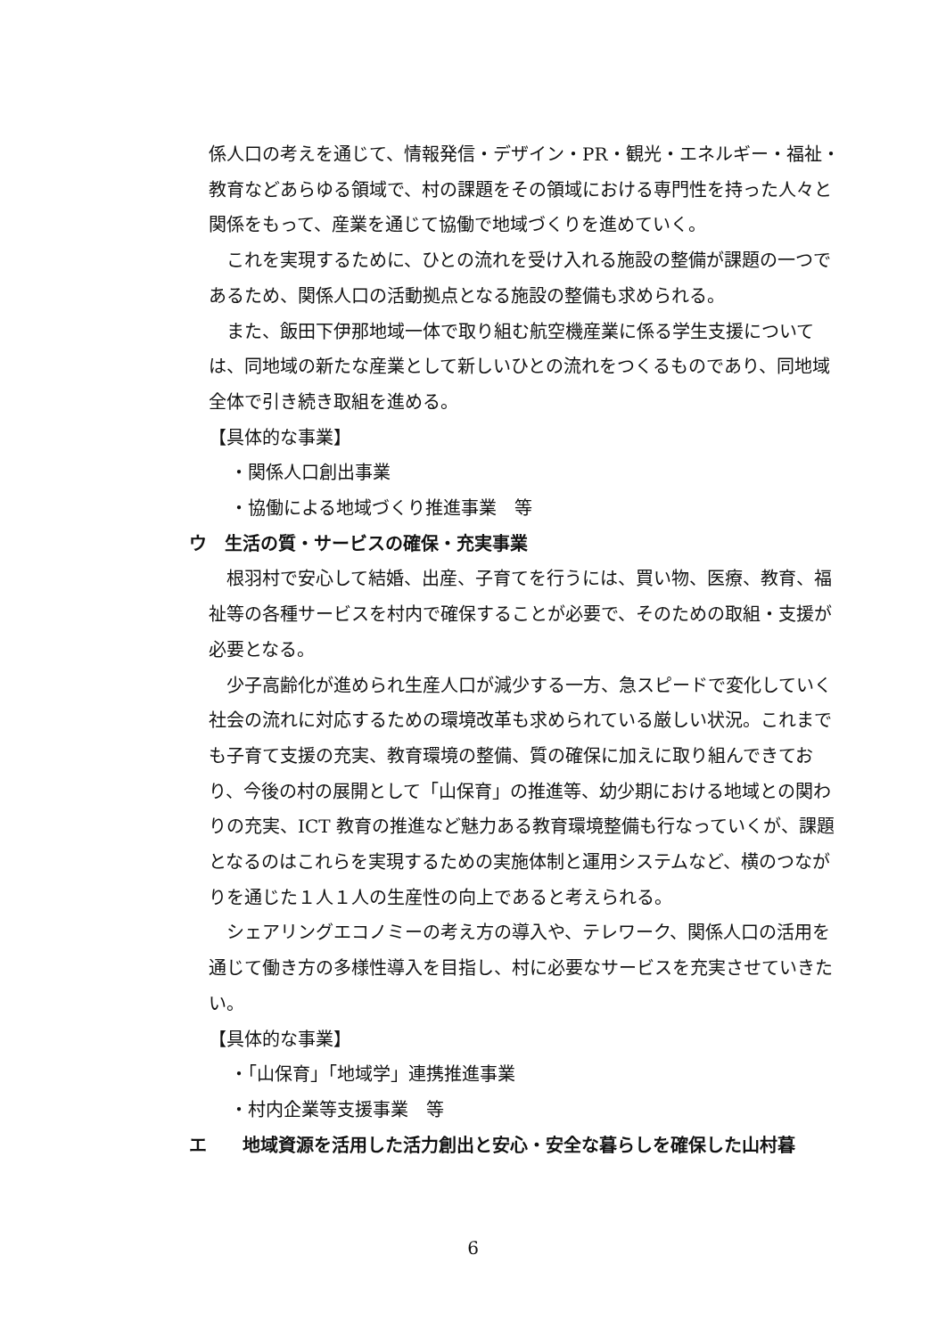係人口の考えを通じて、情報発信・デザイン・PR・観光・エネルギー・福祉・教育などあらゆる領域で、村の課題をその領域における専門性を持った人々と関係をもって、産業を通じて協働で地域づくりを進めていく。
これを実現するために、ひとの流れを受け入れる施設の整備が課題の一つであるため、関係人口の活動拠点となる施設の整備も求められる。
また、飯田下伊那地域一体で取り組む航空機産業に係る学生支援については、同地域の新たな産業として新しいひとの流れをつくるものであり、同地域全体で引き続き取組を進める。
【具体的な事業】
・関係人口創出事業
・協働による地域づくり推進事業　等
ウ　生活の質・サービスの確保・充実事業
根羽村で安心して結婚、出産、子育てを行うには、買い物、医療、教育、福祉等の各種サービスを村内で確保することが必要で、そのための取組・支援が必要となる。
少子高齢化が進められ生産人口が減少する一方、急スピードで変化していく社会の流れに対応するための環境改革も求められている厳しい状況。これまでも子育て支援の充実、教育環境の整備、質の確保に加えに取り組んできており、今後の村の展開として「山保育」の推進等、幼少期における地域との関わりの充実、ICT 教育の推進など魅力ある教育環境整備も行なっていくが、課題となるのはこれらを実現するための実施体制と運用システムなど、横のつながりを通じた１人１人の生産性の向上であると考えられる。
シェアリングエコノミーの考え方の導入や、テレワーク、関係人口の活用を通じて働き方の多様性導入を目指し、村に必要なサービスを充実させていきたい。
【具体的な事業】
・「山保育」「地域学」連携推進事業
・村内企業等支援事業　等
エ　　地域資源を活用した活力創出と安心・安全な暮らしを確保した山村暮
6